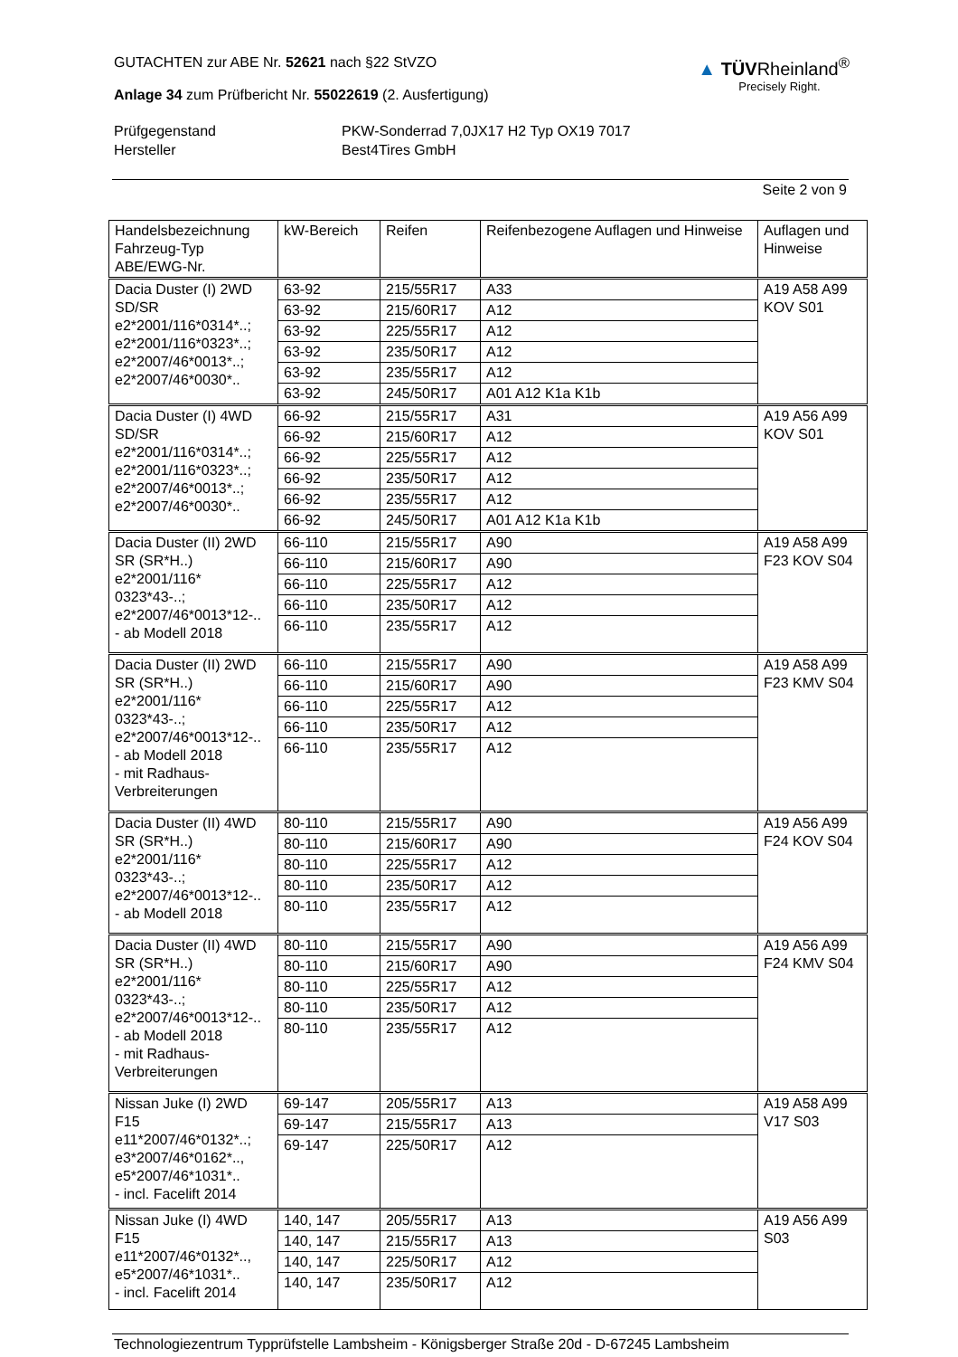GUTACHTEN zur ABE Nr. 52621 nach §22 StVZO
Anlage 34 zum Prüfbericht Nr. 55022619 (2. Ausfertigung)
▲ TÜVRheinland<sup>®</sup>
Precisely Right.
Prüfgegenstand PKW-Sonderrad 7,0JX17 H2 Typ OX19 7017 Hersteller Best4Tires GmbH
Seite 2 von 9
| Handelsbezeichnung Fahrzeug-Typ ABE/EWG-Nr. | kW-Bereich | Reifen | Reifenbezogene Auflagen und Hinweise | Auflagen und Hinweise |
| --- | --- | --- | --- | --- |
| Dacia Duster (I) 2WD SD/SR e2*2001/116*0314*..; e2*2001/116*0323*..; e2*2007/46*0013*..; e2*2007/46*0030*.. | 63-92 | 215/55R17 | A33 | A19 A58 A99 KOV S01 |
| | 63-92 | 215/60R17 | A12 | |
| | 63-92 | 225/55R17 | A12 | |
| | 63-92 | 235/50R17 | A12 | |
| | 63-92 | 235/55R17 | A12 | |
| | 63-92 | 245/50R17 | A01 A12 K1a K1b | |
| Dacia Duster (I) 4WD SD/SR e2*2001/116*0314*..; e2*2001/116*0323*..; e2*2007/46*0013*..; e2*2007/46*0030*.. | 66-92 | 215/55R17 | A31 | A19 A56 A99 KOV S01 |
| | 66-92 | 215/60R17 | A12 | |
| | 66-92 | 225/55R17 | A12 | |
| | 66-92 | 235/50R17 | A12 | |
| | 66-92 | 235/55R17 | A12 | |
| | 66-92 | 245/50R17 | A01 A12 K1a K1b | |
| Dacia Duster (II) 2WD SR (SR*H..) e2*2001/116* 0323*43-..; e2*2007/46*0013*12-.. - ab Modell 2018 | 66-110 | 215/55R17 | A90 | A19 A58 A99 F23 KOV S04 |
| | 66-110 | 215/60R17 | A90 | |
| | 66-110 | 225/55R17 | A12 | |
| | 66-110 | 235/50R17 | A12 | |
| | 66-110 | 235/55R17 | A12 | |
| Dacia Duster (II) 2WD SR (SR*H..) e2*2001/116* 0323*43-..; e2*2007/46*0013*12-.. - ab Modell 2018 - mit Radhaus- Verbreiterungen | 66-110 | 215/55R17 | A90 | A19 A58 A99 F23 KMV S04 |
| | 66-110 | 215/60R17 | A90 | |
| | 66-110 | 225/55R17 | A12 | |
| | 66-110 | 235/50R17 | A12 | |
| | 66-110 | 235/55R17 | A12 | |
| Dacia Duster (II) 4WD SR (SR*H..) e2*2001/116* 0323*43-..; e2*2007/46*0013*12-.. - ab Modell 2018 | 80-110 | 215/55R17 | A90 | A19 A56 A99 F24 KOV S04 |
| | 80-110 | 215/60R17 | A90 | |
| | 80-110 | 225/55R17 | A12 | |
| | 80-110 | 235/50R17 | A12 | |
| | 80-110 | 235/55R17 | A12 | |
| Dacia Duster (II) 4WD SR (SR*H..) e2*2001/116* 0323*43-..; e2*2007/46*0013*12-.. - ab Modell 2018 - mit Radhaus- Verbreiterungen | 80-110 | 215/55R17 | A90 | A19 A56 A99 F24 KMV S04 |
| | 80-110 | 215/60R17 | A90 | |
| | 80-110 | 225/55R17 | A12 | |
| | 80-110 | 235/50R17 | A12 | |
| | 80-110 | 235/55R17 | A12 | |
| Nissan Juke (I) 2WD F15 e11*2007/46*0132*..; e3*2007/46*0162*.., e5*2007/46*1031*.. - incl. Facelift 2014 | 69-147 | 205/55R17 | A13 | A19 A58 A99 V17 S03 |
| | 69-147 | 215/55R17 | A13 | |
| | 69-147 | 225/50R17 | A12 | |
| Nissan Juke (I) 4WD F15 e11*2007/46*0132*.., e5*2007/46*1031*.. - incl. Facelift 2014 | 140, 147 | 205/55R17 | A13 | A19 A56 A99 S03 |
| | 140, 147 | 215/55R17 | A13 | |
| | 140, 147 | 225/50R17 | A12 | |
| | 140, 147 | 235/50R17 | A12 | |
Technologiezentrum Typprüfstelle Lambsheim - Königsberger Straße 20d - D-67245 Lambsheim